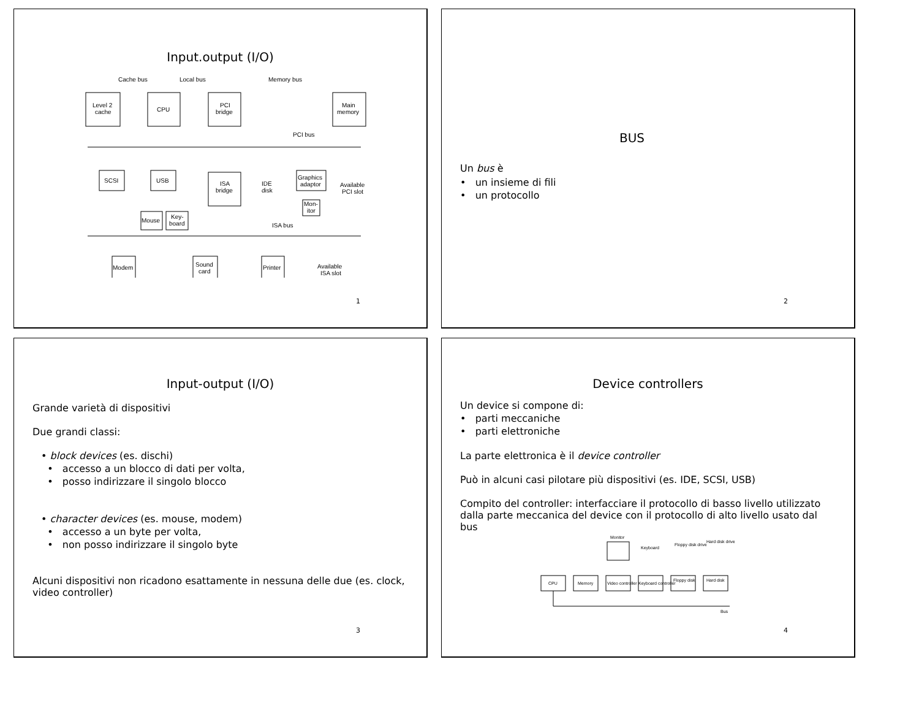Input.output (I/O)
Cache bus
Local bus
Memory bus
Level 2
cache
CPU
PCI
bridge
Main
memory
PCI bus
SCSI
USB
ISA
bridge
IDE
disk
Graphics
adaptor
Available
PCI slot
Mon-
itor
Mouse
Key-
board
ISA bus
Modem
Sound
card
Printer
Available
ISA slot
1
BUS
Un bus è
• un insieme di fili
• un protocollo
2
Input-output (I/O)
Grande varietà di dispositivi
Due grandi classi:
• block devices (es. dischi)
• accesso a un blocco di dati per volta,
• posso indirizzare il singolo blocco
• character devices (es. mouse, modem)
• accesso a un byte per volta,
• non posso indirizzare il singolo byte
Alcuni dispositivi non ricadono esattamente in nessuna delle due (es. clock, video controller)
3
Device controllers
Un device si compone di:
• parti meccaniche
• parti elettroniche
La parte elettronica è il device controller
Può in alcuni casi pilotare più dispositivi (es. IDE, SCSI, USB)
Compito del controller: interfacciare il protocollo di basso livello utilizzato dalla parte meccanica del device con il protocollo di alto livello usato dal bus
CPU
Memory
Video controller
Keyboard controller
Floppy disk
Hard disk
Monitor
Keyboard
Floppy disk drive
Hard disk drive
Bus
4